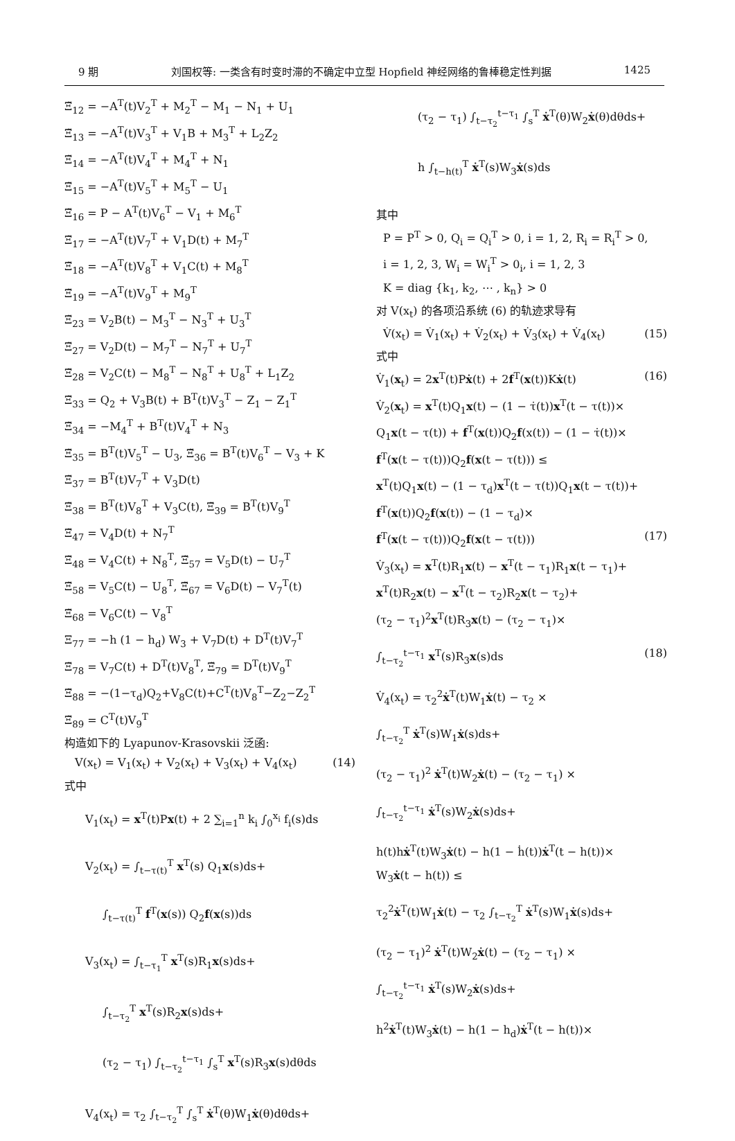9 期 刘国权等: 一类含有时变时滞的不确定中立型 Hopfield 神经网络的鲁棒稳定性判据 1425
Ξ̃<sub>12</sub> = −A<sup>T</sup>(t)V<sub>2</sub><sup>T</sup> + M<sub>2</sub><sup>T</sup> − M<sub>1</sub> − N<sub>1</sub> + U<sub>1</sub>
Ξ̃<sub>13</sub> = −A<sup>T</sup>(t)V<sub>3</sub><sup>T</sup> + V<sub>1</sub>B + M<sub>3</sub><sup>T</sup> + L<sub>2</sub>Z<sub>2</sub>
Ξ̃<sub>14</sub> = −A<sup>T</sup>(t)V<sub>4</sub><sup>T</sup> + M<sub>4</sub><sup>T</sup> + N<sub>1</sub>
Ξ̃<sub>15</sub> = −A<sup>T</sup>(t)V<sub>5</sub><sup>T</sup> + M<sub>5</sub><sup>T</sup> − U<sub>1</sub>
Ξ̃<sub>16</sub> = P − A<sup>T</sup>(t)V<sub>6</sub><sup>T</sup> − V<sub>1</sub> + M<sub>6</sub><sup>T</sup>
Ξ̃<sub>17</sub> = −A<sup>T</sup>(t)V<sub>7</sub><sup>T</sup> + V<sub>1</sub>D(t) + M<sub>7</sub><sup>T</sup>
Ξ̃<sub>18</sub> = −A<sup>T</sup>(t)V<sub>8</sub><sup>T</sup> + V<sub>1</sub>C(t) + M<sub>8</sub><sup>T</sup>
Ξ̃<sub>19</sub> = −A<sup>T</sup>(t)V<sub>9</sub><sup>T</sup> + M<sub>9</sub><sup>T</sup>
Ξ̃<sub>23</sub> = V<sub>2</sub>B(t) − M<sub>3</sub><sup>T</sup> − N<sub>3</sub><sup>T</sup> + U<sub>3</sub><sup>T</sup>
Ξ̃<sub>27</sub> = V<sub>2</sub>D(t) − M<sub>7</sub><sup>T</sup> − N<sub>7</sub><sup>T</sup> + U<sub>7</sub><sup>T</sup>
Ξ̃<sub>28</sub> = V<sub>2</sub>C(t) − M<sub>8</sub><sup>T</sup> − N<sub>8</sub><sup>T</sup> + U<sub>8</sub><sup>T</sup> + L<sub>1</sub>Z<sub>2</sub>
Ξ̃<sub>33</sub> = Q<sub>2</sub> + V<sub>3</sub>B(t) + B<sup>T</sup>(t)V<sub>3</sub><sup>T</sup> − Z<sub>1</sub> − Z<sub>1</sub><sup>T</sup>
Ξ̃<sub>34</sub> = −M<sub>4</sub><sup>T</sup> + B<sup>T</sup>(t)V<sub>4</sub><sup>T</sup> + N<sub>3</sub>
Ξ̃<sub>35</sub> = B<sup>T</sup>(t)V<sub>5</sub><sup>T</sup> − U<sub>3</sub>, Ξ̃<sub>36</sub> = B<sup>T</sup>(t)V<sub>6</sub><sup>T</sup> − V<sub>3</sub> + K
Ξ̃<sub>37</sub> = B<sup>T</sup>(t)V<sub>7</sub><sup>T</sup> + V<sub>3</sub>D(t)
Ξ̃<sub>38</sub> = B<sup>T</sup>(t)V<sub>8</sub><sup>T</sup> + V<sub>3</sub>C(t), Ξ̃<sub>39</sub> = B<sup>T</sup>(t)V<sub>9</sub><sup>T</sup>
Ξ̃<sub>47</sub> = V<sub>4</sub>D(t) + N<sub>7</sub><sup>T</sup>
Ξ̃<sub>48</sub> = V<sub>4</sub>C(t) + N<sub>8</sub><sup>T</sup>, Ξ̃<sub>57</sub> = V<sub>5</sub>D(t) − U<sub>7</sub><sup>T</sup>
Ξ̃<sub>58</sub> = V<sub>5</sub>C(t) − U<sub>8</sub><sup>T</sup>, Ξ̃<sub>67</sub> = V<sub>6</sub>D(t) − V<sub>7</sub><sup>T</sup>(t)
Ξ̃<sub>68</sub> = V<sub>6</sub>C(t) − V<sub>8</sub><sup>T</sup>
Ξ<sub>77</sub> = −h (1 − h<sub>d</sub>) W<sub>3</sub> + V<sub>7</sub>D(t) + D<sup>T</sup>(t)V<sub>7</sub><sup>T</sup>
Ξ̃<sub>78</sub> = V<sub>7</sub>C(t) + D<sup>T</sup>(t)V<sub>8</sub><sup>T</sup>, Ξ̃<sub>79</sub> = D<sup>T</sup>(t)V<sub>9</sub><sup>T</sup>
Ξ̃<sub>88</sub> = −(1−τ<sub>d</sub>)Q<sub>2</sub>+V<sub>8</sub>C(t)+C<sup>T</sup>(t)V<sub>8</sub><sup>T</sup>−Z<sub>2</sub>−Z<sub>2</sub><sup>T</sup>
Ξ̃<sub>89</sub> = C<sup>T</sup>(t)V<sub>9</sub><sup>T</sup>
构造如下的 Lyapunov-Krasovskii 泛函:
V(x<sub>t</sub>) = V<sub>1</sub>(x<sub>t</sub>) + V<sub>2</sub>(x<sub>t</sub>) + V<sub>3</sub>(x<sub>t</sub>) + V<sub>4</sub>(x<sub>t</sub>) (14)
式中
V<sub>1</sub>(x<sub>t</sub>) = x<sup>T</sup>(t)Px(t) + 2 ∑<sub>i=1</sub><sup>n</sup> k<sub>i</sub> ∫<sub>0</sub><sup>x<sub>i</sub></sup> f<sub>i</sub>(s)ds
V<sub>2</sub>(x<sub>t</sub>) = ∫<sub>t−τ(t)</sub><sup>T</sup> x<sup>T</sup>(s) Q<sub>1</sub>x(s)ds+
∫<sub>t−τ(t)</sub><sup>T</sup> f<sup>T</sup>(x(s)) Q<sub>2</sub>f(x(s))ds
V<sub>3</sub>(x<sub>t</sub>) = ∫<sub>t−τ<sub>1</sub></sub><sup>T</sup> x<sup>T</sup>(s)R<sub>1</sub>x(s)ds+
∫<sub>t−τ<sub>2</sub></sub><sup>T</sup> x<sup>T</sup>(s)R<sub>2</sub>x(s)ds+
(τ<sub>2</sub> − τ<sub>1</sub>) ∫<sub>t−τ<sub>2</sub></sub><sup>t−τ<sub>1</sub></sup> ∫<sub>s</sub><sup>T</sup> x<sup>T</sup>(s)R<sub>3</sub>x(s)dθds
V<sub>4</sub>(x<sub>t</sub>) = τ<sub>2</sub> ∫<sub>t−τ<sub>2</sub></sub><sup>T</sup> ∫<sub>s</sub><sup>T</sup> ẋ<sup>T</sup>(θ)W<sub>1</sub>ẋ(θ)dθds+
(τ<sub>2</sub> − τ<sub>1</sub>) ∫<sub>t−τ<sub>2</sub></sub><sup>t−τ<sub>1</sub></sup> ∫<sub>s</sub><sup>T</sup> ẋ<sup>T</sup>(θ)W<sub>2</sub>ẋ(θ)dθds+
h ∫<sub>t−h(t)</sub><sup>T</sup> ẋ<sup>T</sup>(s)W<sub>3</sub>ẋ(s)ds
其中
P = P<sup>T</sup> > 0, Q<sub>i</sub> = Q<sub>i</sub><sup>T</sup> > 0, i = 1, 2, R<sub>i</sub> = R<sub>i</sub><sup>T</sup> > 0,
i = 1, 2, 3, W<sub>i</sub> = W<sub>i</sub><sup>T</sup> > 0<sub>i</sub>, i = 1, 2, 3
K = diag {k<sub>1</sub>, k<sub>2</sub>, ⋯ , k<sub>n</sub>} > 0
对 V(x<sub>t</sub>) 的各项沿系统 (6) 的轨迹求导有
V̇(x<sub>t</sub>) = V̇<sub>1</sub>(x<sub>t</sub>) + V̇<sub>2</sub>(x<sub>t</sub>) + V̇<sub>3</sub>(x<sub>t</sub>) + V̇<sub>4</sub>(x<sub>t</sub>) (15)
式中
V̇<sub>1</sub>(x<sub>t</sub>) = 2x<sup>T</sup>(t)Pẋ(t) + 2f<sup>T</sup>(x(t))Kẋ(t) (16)
V̇<sub>2</sub>(x<sub>t</sub>) = x<sup>T</sup>(t)Q<sub>1</sub>x(t) − (1 − τ̇(t))x<sup>T</sup>(t − τ(t))×
Q<sub>1</sub>x(t − τ(t)) + f<sup>T</sup>(x(t))Q<sub>2</sub>f(x(t)) − (1 − τ̇(t))×
f<sup>T</sup>(x(t − τ(t)))Q<sub>2</sub>f(x(t − τ(t))) ≤
x<sup>T</sup>(t)Q<sub>1</sub>x(t) − (1 − τ<sub>d</sub>)x<sup>T</sup>(t − τ(t))Q<sub>1</sub>x(t − τ(t))+
f<sup>T</sup>(x(t))Q<sub>2</sub>f(x(t)) − (1 − τ<sub>d</sub>)×
f<sup>T</sup>(x(t − τ(t)))Q<sub>2</sub>f(x(t − τ(t))) (17)
V̇<sub>3</sub>(x<sub>t</sub>) = x<sup>T</sup>(t)R<sub>1</sub>x(t) − x<sup>T</sup>(t − τ<sub>1</sub>)R<sub>1</sub>x(t − τ<sub>1</sub>)+
x<sup>T</sup>(t)R<sub>2</sub>x(t) − x<sup>T</sup>(t − τ<sub>2</sub>)R<sub>2</sub>x(t − τ<sub>2</sub>)+
(τ<sub>2</sub> − τ<sub>1</sub>)<sup>2</sup>x<sup>T</sup>(t)R<sub>3</sub>x(t) − (τ<sub>2</sub> − τ<sub>1</sub>)×
∫<sub>t−τ<sub>2</sub></sub><sup>t−τ<sub>1</sub></sup> x<sup>T</sup>(s)R<sub>3</sub>x(s)ds (18)
V̇<sub>4</sub>(x<sub>t</sub>) = τ<sub>2</sub><sup>2</sup>ẋ<sup>T</sup>(t)W<sub>1</sub>ẋ(t) − τ<sub>2</sub> ×
∫<sub>t−τ<sub>2</sub></sub><sup>T</sup> ẋ<sup>T</sup>(s)W<sub>1</sub>ẋ(s)ds+
(τ<sub>2</sub> − τ<sub>1</sub>)<sup>2</sup> ẋ<sup>T</sup>(t)W<sub>2</sub>ẋ(t) − (τ<sub>2</sub> − τ<sub>1</sub>) ×
∫<sub>t−τ<sub>2</sub></sub><sup>t−τ<sub>1</sub></sup> ẋ<sup>T</sup>(s)W<sub>2</sub>ẋ(s)ds+
h(t)hẋ<sup>T</sup>(t)W<sub>3</sub>ẋ(t) − h(1 − ḣ(t))ẋ<sup>T</sup>(t − h(t))×
W<sub>3</sub>ẋ(t − h(t)) ≤
τ<sub>2</sub><sup>2</sup>ẋ<sup>T</sup>(t)W<sub>1</sub>ẋ(t) − τ<sub>2</sub> ∫<sub>t−τ<sub>2</sub></sub><sup>T</sup> ẋ<sup>T</sup>(s)W<sub>1</sub>ẋ(s)ds+
(τ<sub>2</sub> − τ<sub>1</sub>)<sup>2</sup> ẋ<sup>T</sup>(t)W<sub>2</sub>ẋ(t) − (τ<sub>2</sub> − τ<sub>1</sub>) ×
∫<sub>t−τ<sub>2</sub></sub><sup>t−τ<sub>1</sub></sup> ẋ<sup>T</sup>(s)W<sub>2</sub>ẋ(s)ds+
h<sup>2</sup>ẋ<sup>T</sup>(t)W<sub>3</sub>ẋ(t) − h(1 − h<sub>d</sub>)ẋ<sup>T</sup>(t − h(t))×